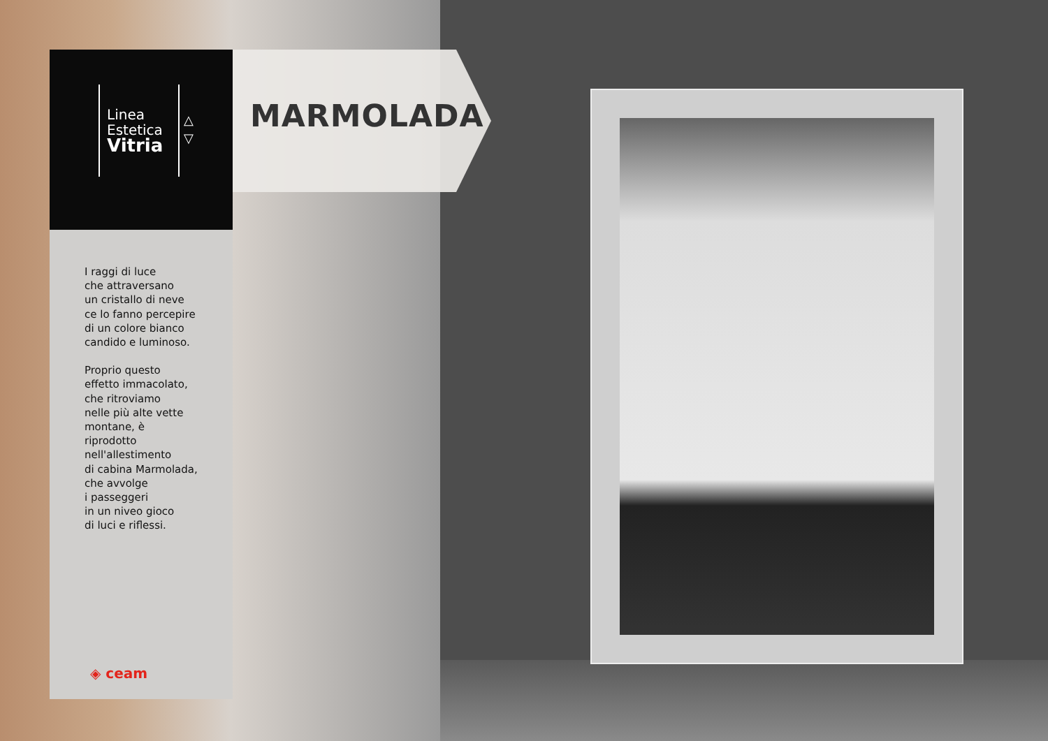MARMOLADA
Linea
Estetica
Vitria
△
▽
I raggi di luce
che attraversano
un cristallo di neve
ce lo fanno percepire
di un colore bianco
candido e luminoso.
Proprio questo
effetto immacolato,
che ritroviamo
nelle più alte vette
montane, è riprodotto
nell'allestimento
di cabina Marmolada,
che avvolge
i passeggeri
in un niveo gioco
di luci e riflessi.
◈ ceam